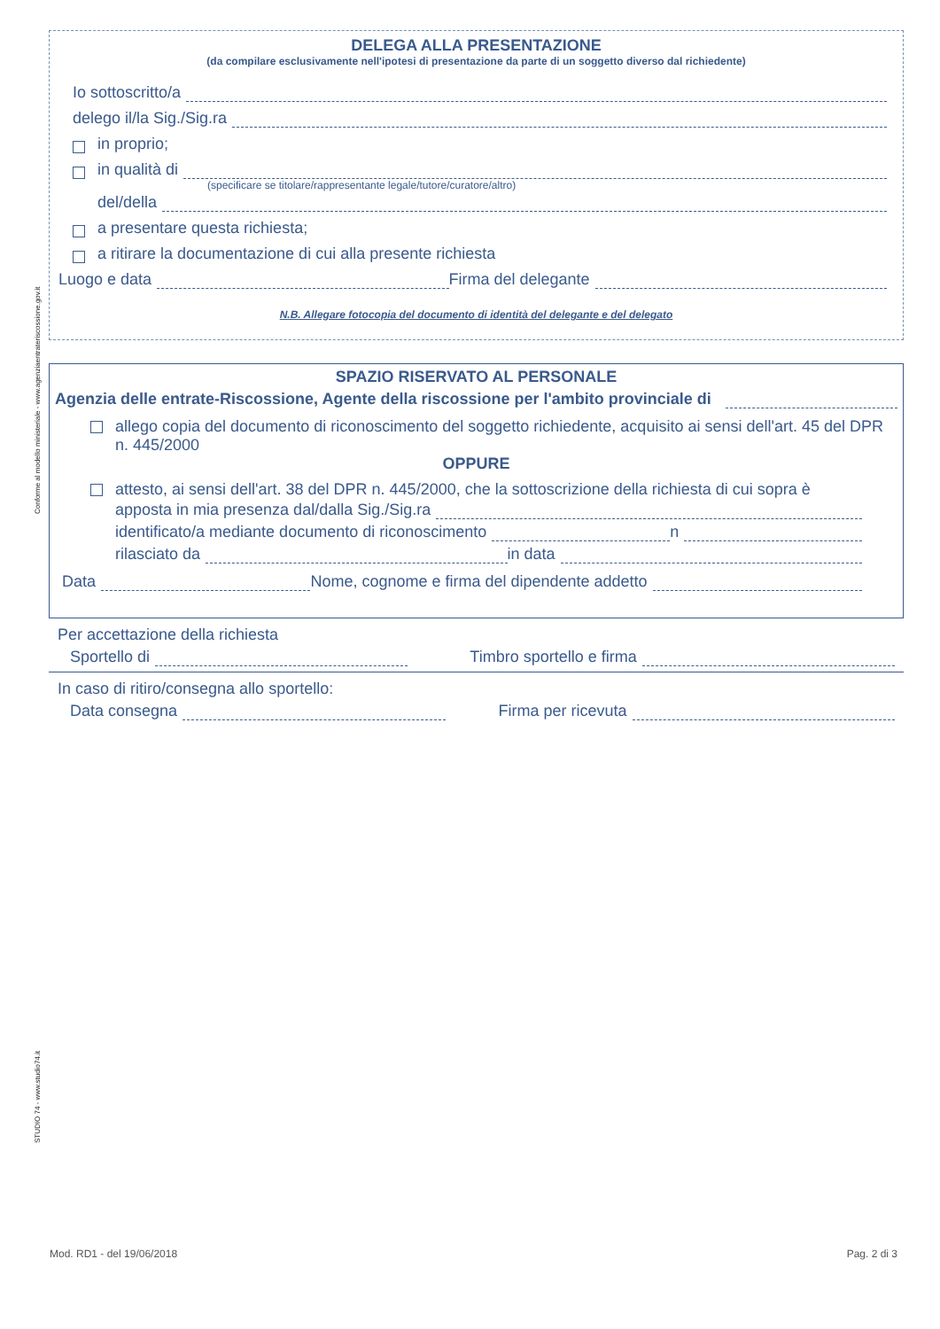Conforme al modello ministeriale - www.agenziaentrateriscossione.gov.it
STUDIO 74 - www.studio74.it
DELEGA ALLA PRESENTAZIONE
(da compilare esclusivamente nell'ipotesi di presentazione da parte di un soggetto diverso dal richiedente)
Io sottoscritto/a
delego il/la Sig./Sig.ra
in proprio;
in qualità di
(specificare se titolare/rappresentante legale/tutore/curatore/altro)
del/della
a presentare questa richiesta;
a ritirare la documentazione di cui alla presente richiesta
Luogo e data Firma del delegante
N.B. Allegare fotocopia del documento di identità del delegante e del delegato
SPAZIO RISERVATO AL PERSONALE
Agenzia delle entrate-Riscossione, Agente della riscossione per l'ambito provinciale di
allego copia del documento di riconoscimento del soggetto richiedente, acquisito ai sensi dell'art. 45 del DPR n. 445/2000
OPPURE
attesto, ai sensi dell'art. 38 del DPR n. 445/2000, che la sottoscrizione della richiesta di cui sopra è
apposta in mia presenza dal/dalla Sig./Sig.ra
identificato/a mediante documento di riconoscimento n
rilasciato da in data
Data Nome, cognome e firma del dipendente addetto
Per accettazione della richiesta
Sportello di Timbro sportello e firma
In caso di ritiro/consegna allo sportello:
Data consegna Firma per ricevuta
Mod. RD1 - del 19/06/2018 Pag. 2 di 3